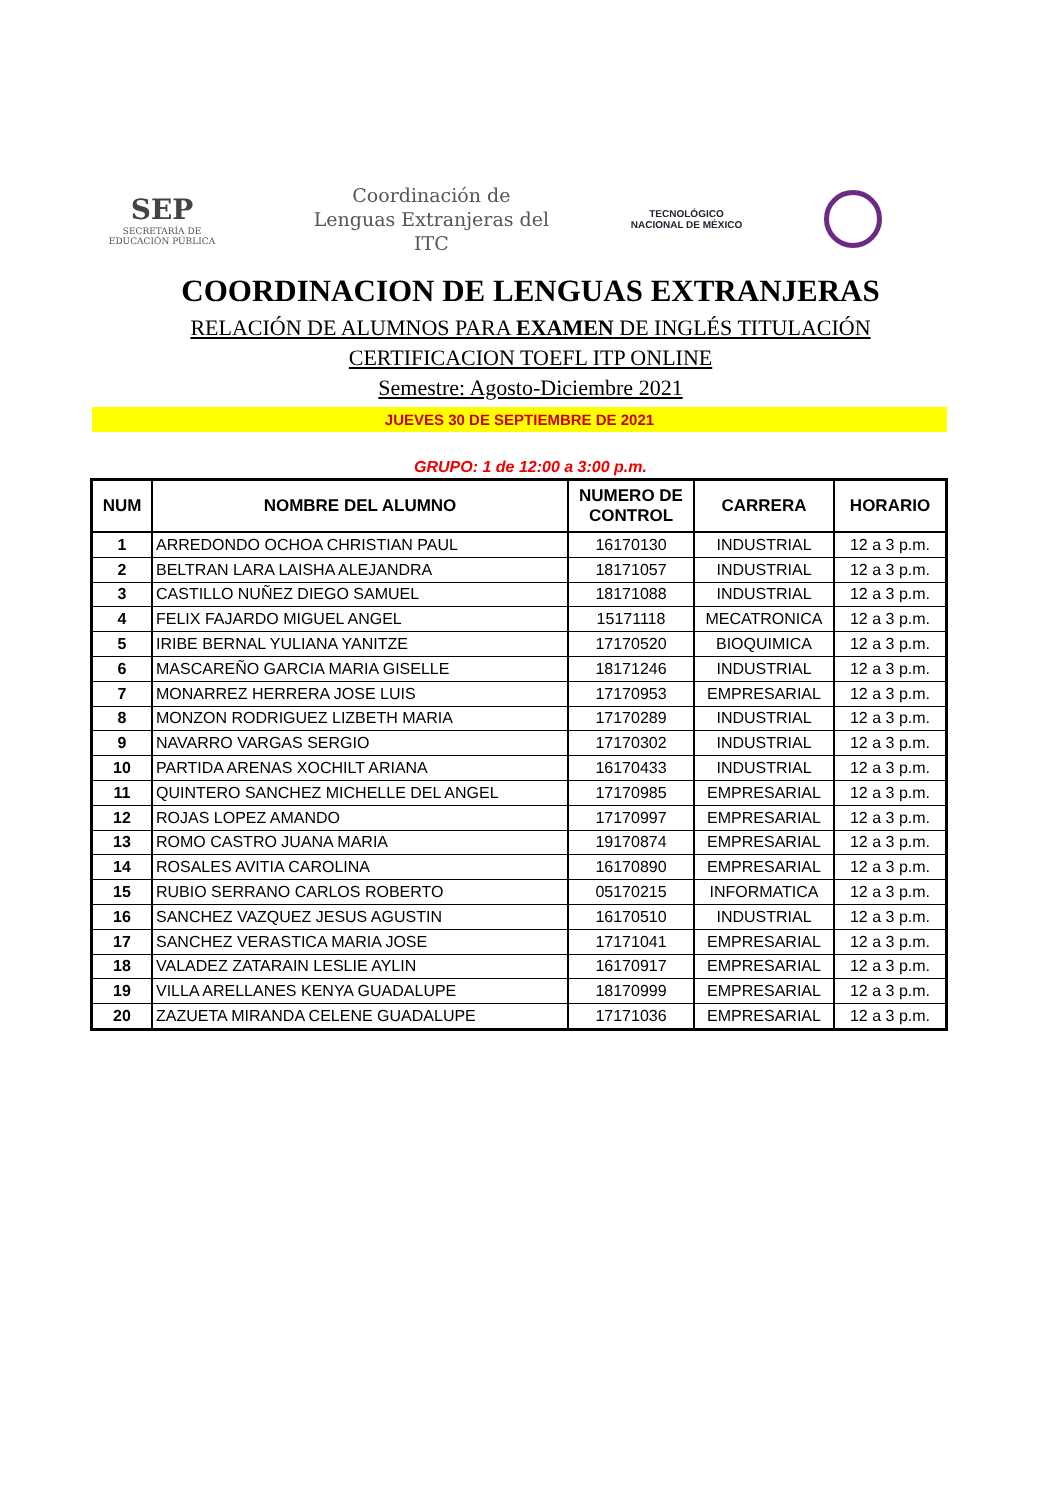SEP
SECRETARÍA DE
EDUCACIÓN PÚBLICA
Coordinación de
Lenguas Extranjeras del
ITC
TECNOLÓGICO
NACIONAL DE MÉXICO
COORDINACION DE LENGUAS EXTRANJERAS
RELACIÓN DE ALUMNOS PARA EXAMEN DE INGLÉS TITULACIÓN
CERTIFICACION TOEFL ITP ONLINE
Semestre: Agosto-Diciembre 2021
JUEVES 30 DE SEPTIEMBRE DE 2021
GRUPO: 1 de 12:00 a 3:00 p.m.
| NUM | NOMBRE DEL ALUMNO | NUMERO DE CONTROL | CARRERA | HORARIO |
| --- | --- | --- | --- | --- |
| 1 | ARREDONDO OCHOA CHRISTIAN PAUL | 16170130 | INDUSTRIAL | 12 a 3 p.m. |
| 2 | BELTRAN LARA LAISHA ALEJANDRA | 18171057 | INDUSTRIAL | 12 a 3 p.m. |
| 3 | CASTILLO NUÑEZ DIEGO SAMUEL | 18171088 | INDUSTRIAL | 12 a 3 p.m. |
| 4 | FELIX FAJARDO MIGUEL ANGEL | 15171118 | MECATRONICA | 12 a 3 p.m. |
| 5 | IRIBE BERNAL YULIANA YANITZE | 17170520 | BIOQUIMICA | 12 a 3 p.m. |
| 6 | MASCAREÑO GARCIA MARIA GISELLE | 18171246 | INDUSTRIAL | 12 a 3 p.m. |
| 7 | MONARREZ HERRERA JOSE LUIS | 17170953 | EMPRESARIAL | 12 a 3 p.m. |
| 8 | MONZON RODRIGUEZ LIZBETH MARIA | 17170289 | INDUSTRIAL | 12 a 3 p.m. |
| 9 | NAVARRO VARGAS SERGIO | 17170302 | INDUSTRIAL | 12 a 3 p.m. |
| 10 | PARTIDA ARENAS XOCHILT ARIANA | 16170433 | INDUSTRIAL | 12 a 3 p.m. |
| 11 | QUINTERO SANCHEZ MICHELLE DEL ANGEL | 17170985 | EMPRESARIAL | 12 a 3 p.m. |
| 12 | ROJAS LOPEZ AMANDO | 17170997 | EMPRESARIAL | 12 a 3 p.m. |
| 13 | ROMO CASTRO JUANA MARIA | 19170874 | EMPRESARIAL | 12 a 3 p.m. |
| 14 | ROSALES AVITIA CAROLINA | 16170890 | EMPRESARIAL | 12 a 3 p.m. |
| 15 | RUBIO SERRANO CARLOS ROBERTO | 05170215 | INFORMATICA | 12 a 3 p.m. |
| 16 | SANCHEZ VAZQUEZ JESUS AGUSTIN | 16170510 | INDUSTRIAL | 12 a 3 p.m. |
| 17 | SANCHEZ VERASTICA MARIA JOSE | 17171041 | EMPRESARIAL | 12 a 3 p.m. |
| 18 | VALADEZ ZATARAIN LESLIE AYLIN | 16170917 | EMPRESARIAL | 12 a 3 p.m. |
| 19 | VILLA ARELLANES KENYA GUADALUPE | 18170999 | EMPRESARIAL | 12 a 3 p.m. |
| 20 | ZAZUETA MIRANDA CELENE GUADALUPE | 17171036 | EMPRESARIAL | 12 a 3 p.m. |